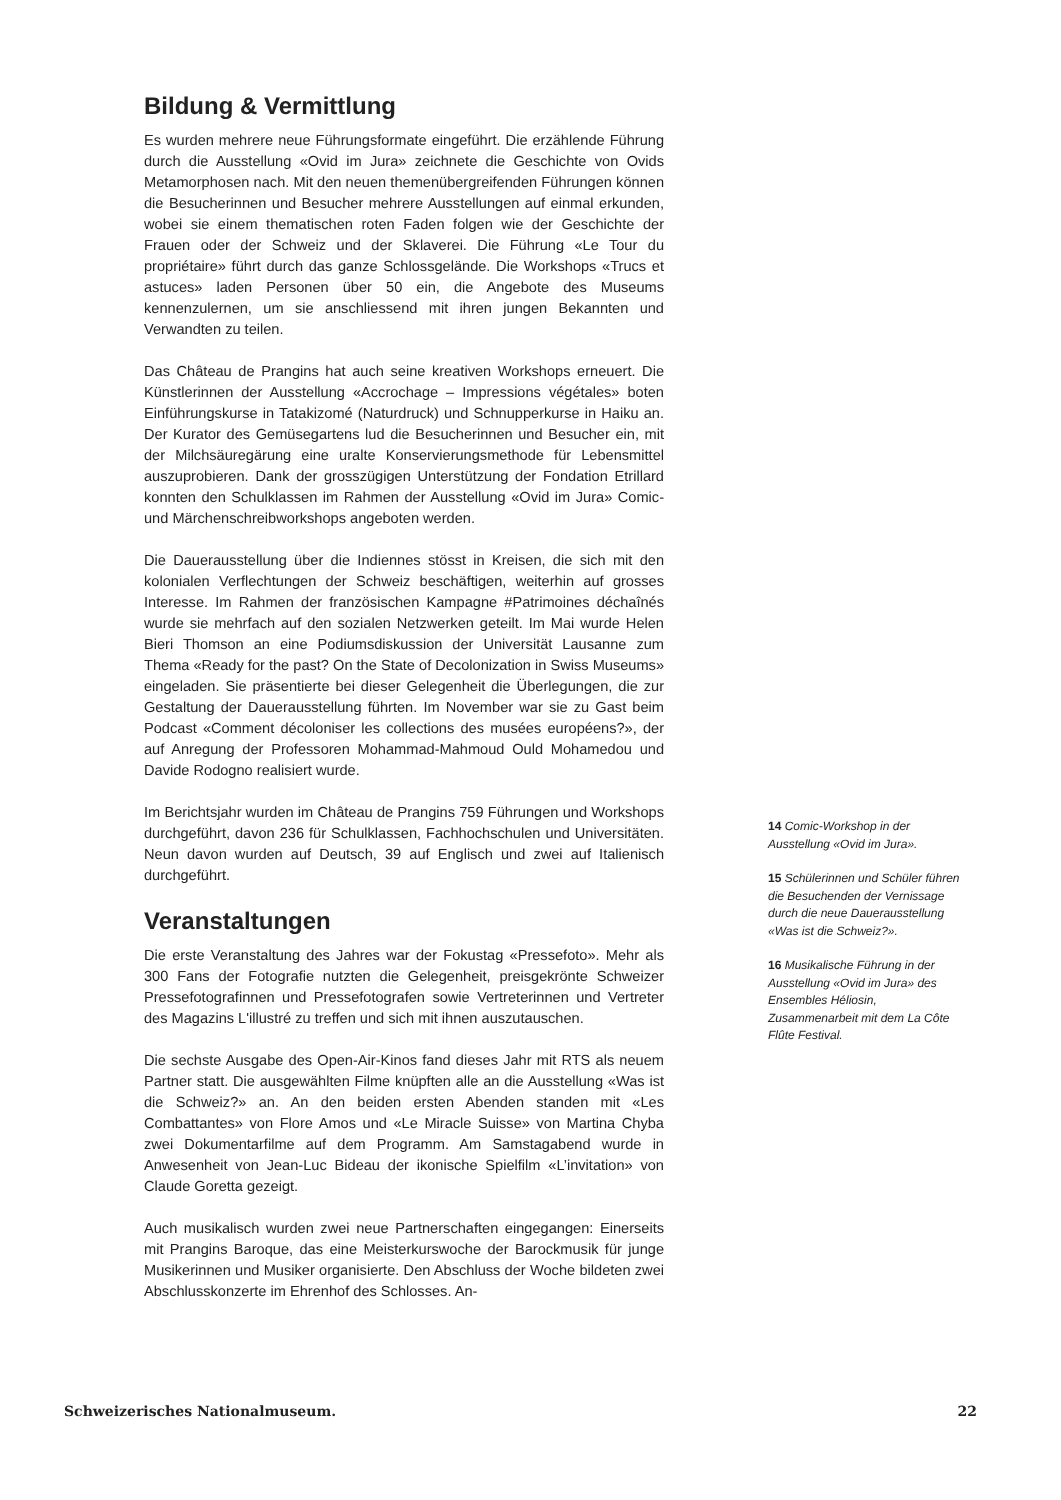Bildung & Vermittlung
Es wurden mehrere neue Führungsformate eingeführt. Die erzählende Führung durch die Ausstellung «Ovid im Jura» zeichnete die Geschichte von Ovids Metamorphosen nach. Mit den neuen themenübergreifenden Führungen können die Besucherinnen und Besucher mehrere Ausstellungen auf einmal erkunden, wobei sie einem thematischen roten Faden folgen wie der Geschichte der Frauen oder der Schweiz und der Sklaverei. Die Führung «Le Tour du propriétaire» führt durch das ganze Schlossgelände. Die Workshops «Trucs et astuces» laden Personen über 50 ein, die Angebote des Museums kennenzulernen, um sie anschliessend mit ihren jungen Bekannten und Verwandten zu teilen.
Das Château de Prangins hat auch seine kreativen Workshops erneuert. Die Künstlerinnen der Ausstellung «Accrochage – Impressions végétales» boten Einführungskurse in Tatakizomé (Naturdruck) und Schnupperkurse in Haiku an. Der Kurator des Gemüsegartens lud die Besucherinnen und Besucher ein, mit der Milchsäuregärung eine uralte Konservierungsmethode für Lebensmittel auszuprobieren. Dank der grosszügigen Unterstützung der Fondation Etrillard konnten den Schulklassen im Rahmen der Ausstellung «Ovid im Jura» Comic- und Märchenschreibworkshops angeboten werden.
Die Dauerausstellung über die Indiennes stösst in Kreisen, die sich mit den kolonialen Verflechtungen der Schweiz beschäftigen, weiterhin auf grosses Interesse. Im Rahmen der französischen Kampagne #Patrimoines déchaînés wurde sie mehrfach auf den sozialen Netzwerken geteilt. Im Mai wurde Helen Bieri Thomson an eine Podiumsdiskussion der Universität Lausanne zum Thema «Ready for the past? On the State of Decolonization in Swiss Museums» eingeladen. Sie präsentierte bei dieser Gelegenheit die Überlegungen, die zur Gestaltung der Dauerausstellung führten. Im November war sie zu Gast beim Podcast «Comment décoloniser les collections des musées européens?», der auf Anregung der Professoren Mohammad-Mahmoud Ould Mohamedou und Davide Rodogno realisiert wurde.
Im Berichtsjahr wurden im Château de Prangins 759 Führungen und Workshops durchgeführt, davon 236 für Schulklassen, Fachhochschulen und Universitäten. Neun davon wurden auf Deutsch, 39 auf Englisch und zwei auf Italienisch durchgeführt.
Veranstaltungen
Die erste Veranstaltung des Jahres war der Fokustag «Pressefoto». Mehr als 300 Fans der Fotografie nutzten die Gelegenheit, preisgekrönte Schweizer Pressefotografinnen und Pressefotografen sowie Vertreterinnen und Vertreter des Magazins L'illustré zu treffen und sich mit ihnen auszutauschen.
Die sechste Ausgabe des Open-Air-Kinos fand dieses Jahr mit RTS als neuem Partner statt. Die ausgewählten Filme knüpften alle an die Ausstellung «Was ist die Schweiz?» an. An den beiden ersten Abenden standen mit «Les Combattantes» von Flore Amos und «Le Miracle Suisse» von Martina Chyba zwei Dokumentarfilme auf dem Programm. Am Samstagabend wurde in Anwesenheit von Jean-Luc Bideau der ikonische Spielfilm «L’invitation» von Claude Goretta gezeigt.
Auch musikalisch wurden zwei neue Partnerschaften eingegangen: Einerseits mit Prangins Baroque, das eine Meisterkurswoche der Barockmusik für junge Musikerinnen und Musiker organisierte. Den Abschluss der Woche bildeten zwei Abschlusskonzerte im Ehrenhof des Schlosses. An-
14 Comic-Workshop in der Ausstellung «Ovid im Jura».
15 Schülerinnen und Schüler führen die Besuchenden der Vernissage durch die neue Dauerausstellung «Was ist die Schweiz?».
16 Musikalische Führung in der Ausstellung «Ovid im Jura» des Ensembles Héliosin, Zusammenarbeit mit dem La Côte Flûte Festival.
Schweizerisches Nationalmuseum. 22